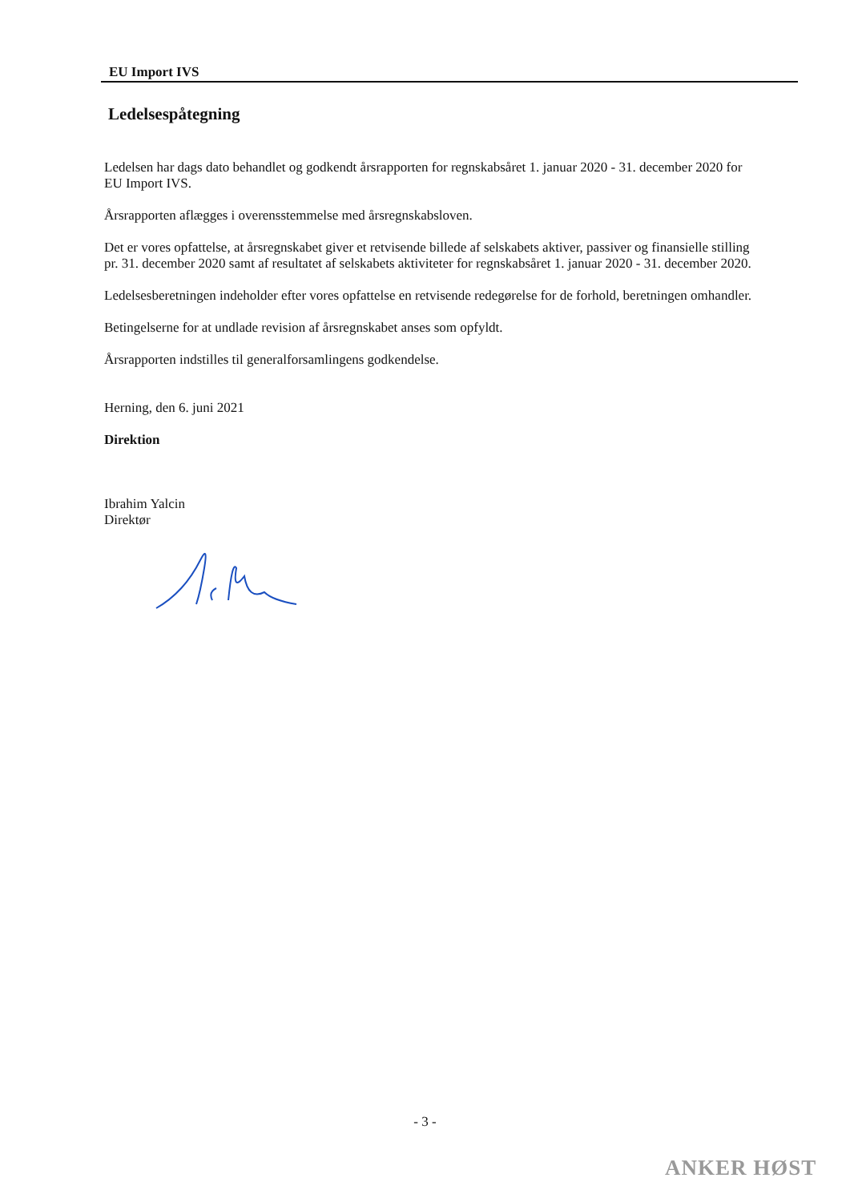EU Import IVS
Ledelsespåtegning
Ledelsen har dags dato behandlet og godkendt årsrapporten for regnskabsåret 1. januar 2020 - 31. december 2020 for EU Import IVS.
Årsrapporten aflægges i overensstemmelse med årsregnskabsloven.
Det er vores opfattelse, at årsregnskabet giver et retvisende billede af selskabets aktiver, passiver og finansielle stilling pr. 31. december 2020 samt af resultatet af selskabets aktiviteter for regnskabsåret 1. januar 2020 - 31. december 2020.
Ledelsesberetningen indeholder efter vores opfattelse en retvisende redegørelse for de forhold, beretningen omhandler.
Betingelserne for at undlade revision af årsregnskabet anses som opfyldt.
Årsrapporten indstilles til generalforsamlingens godkendelse.
Herning, den 6. juni 2021
Direktion
Ibrahim Yalcin
Direktør
- 3 -
ANKER HØST